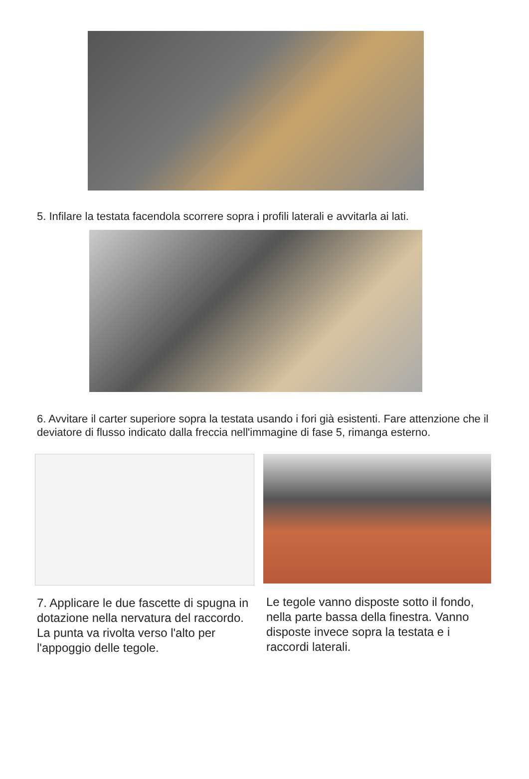5. Infilare la testata facendola scorrere sopra i profili laterali e avvitarla ai lati.
6. Avvitare il carter superiore sopra la testata usando i fori già esistenti. Fare attenzione che il deviatore di flusso indicato dalla freccia nell'immagine di fase 5, rimanga esterno.
7. Applicare le due fascette di spugna in dotazione nella nervatura del raccordo. La punta va rivolta verso l'alto per l'appoggio delle tegole.
Le tegole vanno disposte sotto il fondo, nella parte bassa della finestra. Vanno disposte invece sopra la testata e i raccordi laterali.